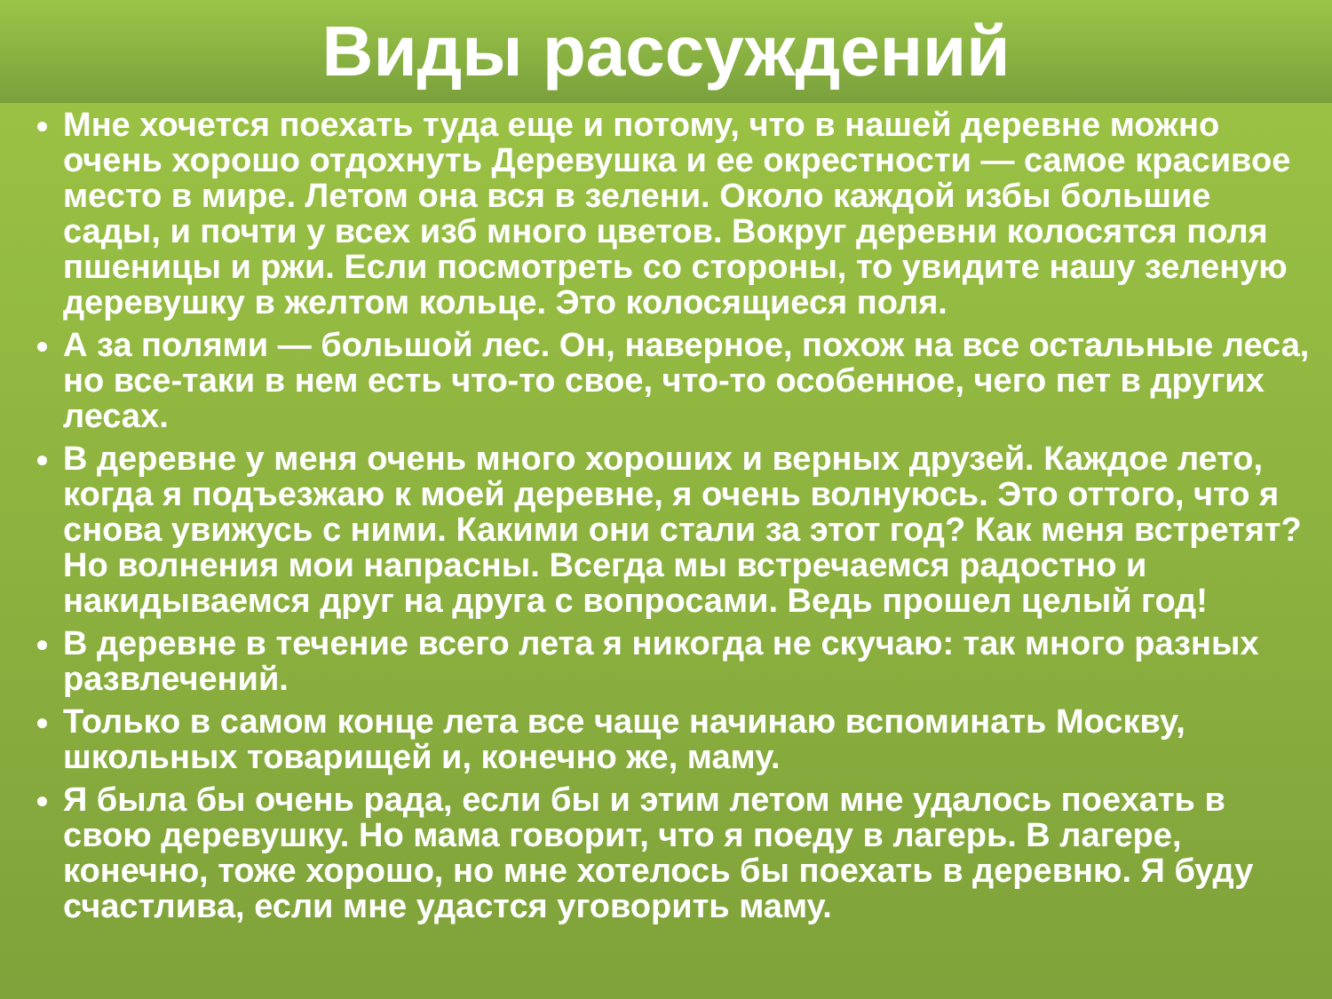Виды рассуждений
Мне хочется поехать туда еще и потому, что в нашей деревне можно очень хорошо отдохнуть Деревушка и ее окрестности — самое красивое место в мире. Летом она вся в зелени. Около каждой избы большие сады, и почти у всех изб много цветов. Вокруг деревни колосятся поля пшеницы и ржи. Если посмотреть со стороны, то увидите нашу зеленую деревушку в желтом кольце. Это колосящиеся поля.
А за полями — большой лес. Он, наверное, похож на все остальные леса, но все-таки в нем есть что-то свое, что-то особенное, чего пет в других лесах.
В деревне у меня очень много хороших и верных друзей. Каждое лето, когда я подъезжаю к моей деревне, я очень волнуюсь. Это оттого, что я снова увижусь с ними. Какими они стали за этот год? Как меня встретят? Но волнения мои напрасны. Всегда мы встречаемся радостно и накидываемся друг на друга с вопросами. Ведь прошел целый год!
В деревне в течение всего лета я никогда не скучаю: так много разных развлечений.
Только в самом конце лета все чаще начинаю вспоминать Москву, школьных товарищей и, конечно же, маму.
Я была бы очень рада, если бы и этим летом мне удалось поехать в свою деревушку. Но мама говорит, что я поеду в лагерь. В лагере, конечно, тоже хорошо, но мне хотелось бы поехать в деревню. Я буду счастлива, если мне удастся уговорить маму.